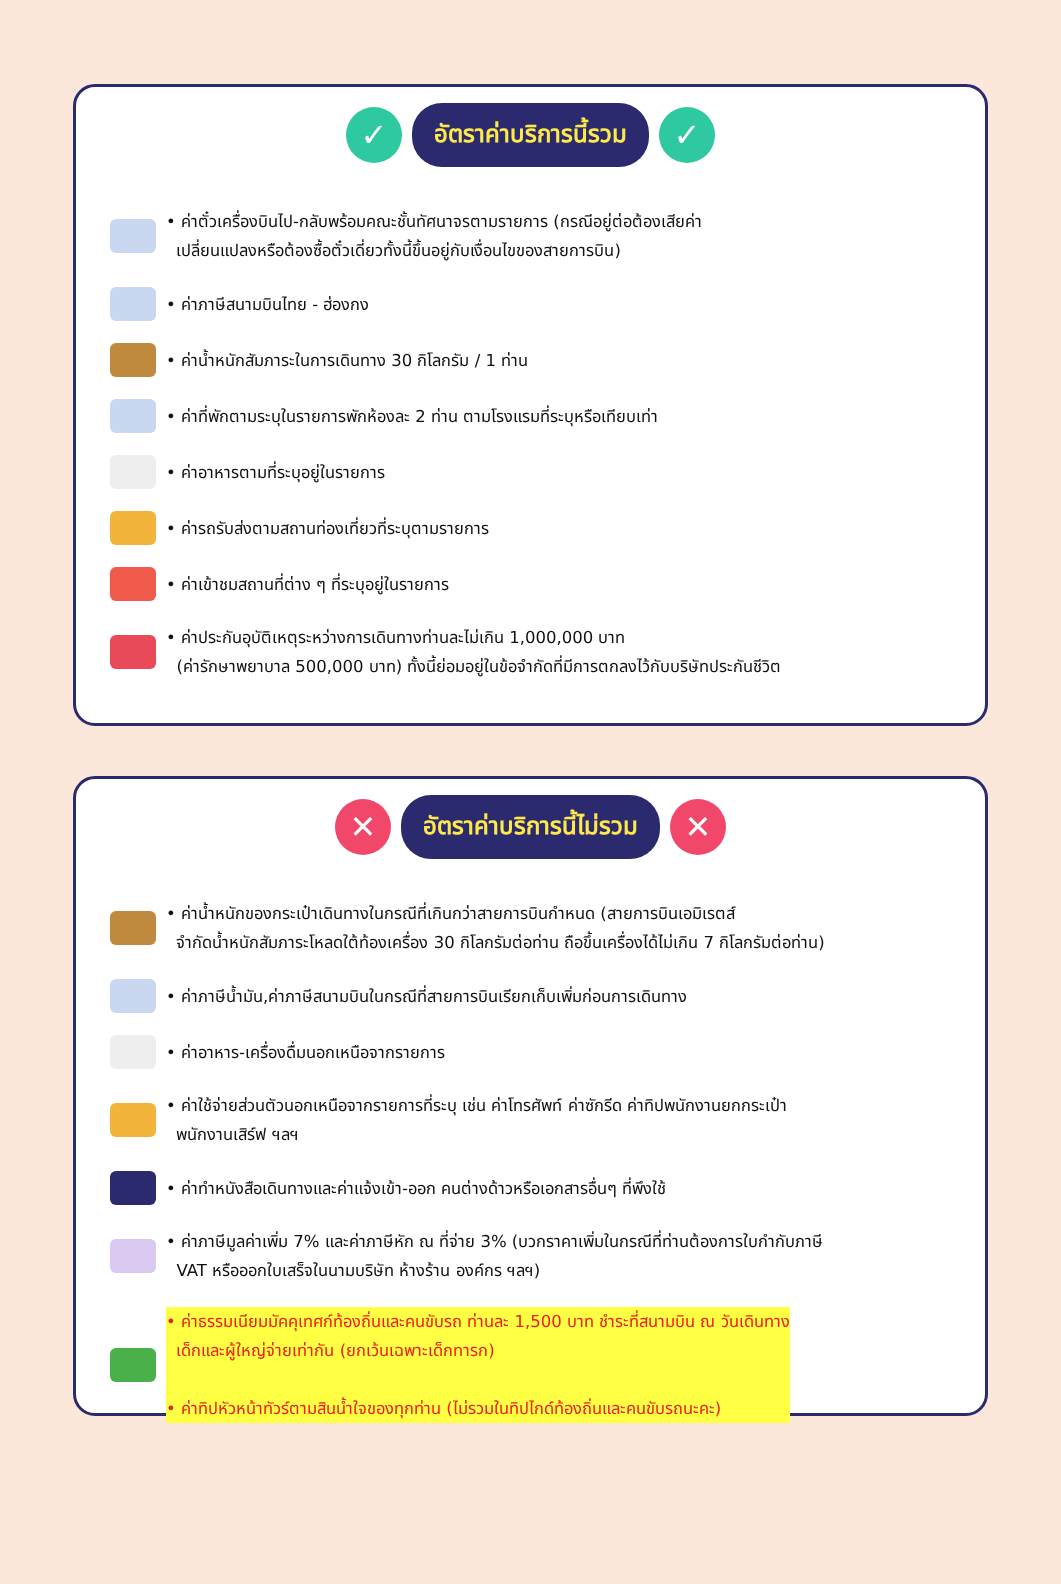✓
อัตราค่าบริการนี้รวม
✓
• ค่าตั๋วเครื่องบินไป-กลับพร้อมคณะชั้นทัศนาจรตามรายการ (กรณีอยู่ต่อต้องเสียค่า
เปลี่ยนแปลงหรือต้องซื้อตั๋วเดี่ยวทั้งนี้ขึ้นอยู่กับเงื่อนไขของสายการบิน)
• ค่าภาษีสนามบินไทย - ฮ่องกง
• ค่าน้ำหนักสัมภาระในการเดินทาง 30 กิโลกรัม / 1 ท่าน
• ค่าที่พักตามระบุในรายการพักห้องละ 2 ท่าน ตามโรงแรมที่ระบุหรือเทียบเท่า
• ค่าอาหารตามที่ระบุอยู่ในรายการ
• ค่ารถรับส่งตามสถานท่องเที่ยวที่ระบุตามรายการ
• ค่าเข้าชมสถานที่ต่าง ๆ ที่ระบุอยู่ในรายการ
• ค่าประกันอุบัติเหตุระหว่างการเดินทางท่านละไม่เกิน 1,000,000 บาท
(ค่ารักษาพยาบาล 500,000 บาท) ทั้งนี้ย่อมอยู่ในข้อจำกัดที่มีการตกลงไว้กับบริษัทประกันชีวิต
✕
อัตราค่าบริการนี้ไม่รวม
✕
• ค่าน้ำหนักของกระเป๋าเดินทางในกรณีที่เกินกว่าสายการบินกำหนด (สายการบินเอมิเรตส์
จำกัดน้ำหนักสัมภาระโหลดใต้ท้องเครื่อง 30 กิโลกรัมต่อท่าน ถือขึ้นเครื่องได้ไม่เกิน 7 กิโลกรัมต่อท่าน)
• ค่าภาษีน้ำมัน,ค่าภาษีสนามบินในกรณีที่สายการบินเรียกเก็บเพิ่มก่อนการเดินทาง
• ค่าอาหาร-เครื่องดื่มนอกเหนือจากรายการ
• ค่าใช้จ่ายส่วนตัวนอกเหนือจากรายการที่ระบุ เช่น ค่าโทรศัพท์ ค่าซักรีด ค่าทิปพนักงานยกกระเป๋า
พนักงานเสิร์ฟ ฯลฯ
• ค่าทำหนังสือเดินทางและค่าแจ้งเข้า-ออก คนต่างด้าวหรือเอกสารอื่นๆ ที่พึงใช้
• ค่าภาษีมูลค่าเพิ่ม 7% และค่าภาษีหัก ณ ที่จ่าย 3% (บวกราคาเพิ่มในกรณีที่ท่านต้องการใบกำกับภาษี
VAT หรือออกใบเสร็จในนามบริษัท ห้างร้าน องค์กร ฯลฯ)
• ค่าธรรมเนียมมัคคุเทศก์ท้องถิ่นและคนขับรถ ท่านละ 1,500 บาท ชำระที่สนามบิน ณ วันเดินทาง
เด็กและผู้ใหญ่จ่ายเท่ากัน (ยกเว้นเฉพาะเด็กทารก)
• ค่าทิปหัวหน้าทัวร์ตามสินน้ำใจของทุกท่าน (ไม่รวมในทิปไกด์ท้องถิ่นและคนขับรถนะคะ)